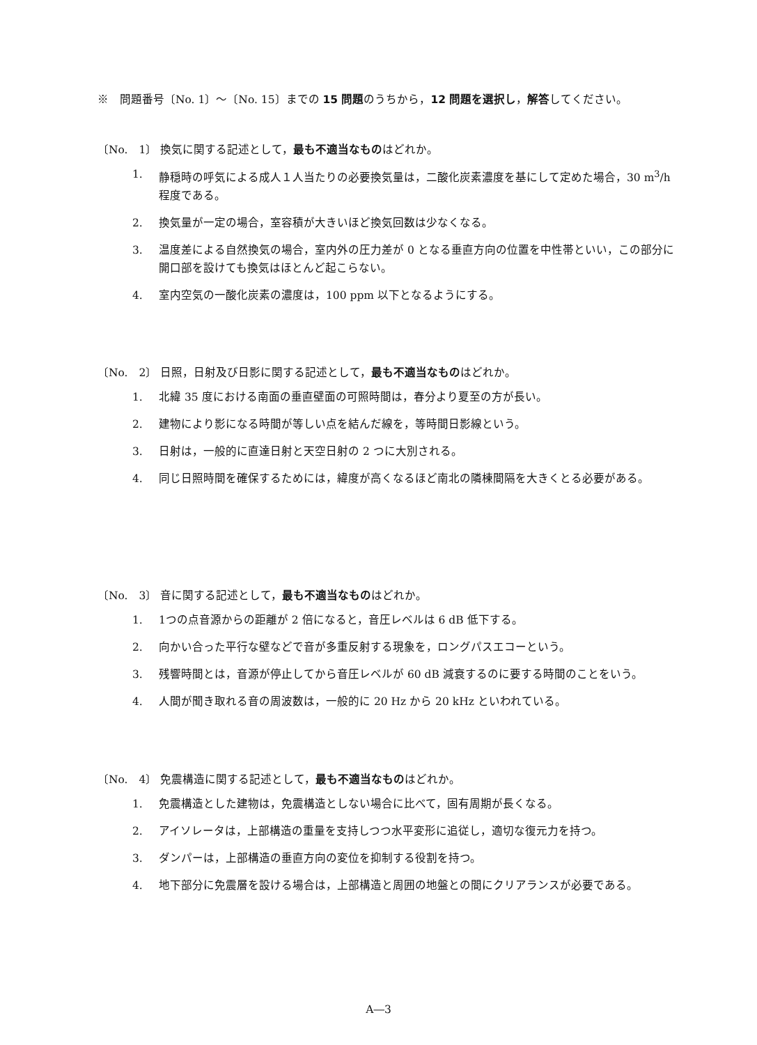※　問題番号〔No. 1〕〜〔No. 15〕までの 15 問題のうちから，12 問題を選択し，解答してください。
〔No.　1〕 換気に関する記述として，最も不適当なものはどれか。
1. 静穏時の呼気による成人１人当たりの必要換気量は，二酸化炭素濃度を基にして定めた場合，30 m<sup>3</sup>/h 程度である。
2. 換気量が一定の場合，室容積が大きいほど換気回数は少なくなる。
3. 温度差による自然換気の場合，室内外の圧力差が 0 となる垂直方向の位置を中性帯といい，この部分に開口部を設けても換気はほとんど起こらない。
4. 室内空気の一酸化炭素の濃度は，100 ppm 以下となるようにする。
〔No.　2〕 日照，日射及び日影に関する記述として，最も不適当なものはどれか。
1. 北緯 35 度における南面の垂直壁面の可照時間は，春分より夏至の方が長い。
2. 建物により影になる時間が等しい点を結んだ線を，等時間日影線という。
3. 日射は，一般的に直達日射と天空日射の 2 つに大別される。
4. 同じ日照時間を確保するためには，緯度が高くなるほど南北の隣棟間隔を大きくとる必要がある。
〔No.　3〕 音に関する記述として，最も不適当なものはどれか。
1. 1つの点音源からの距離が 2 倍になると，音圧レベルは 6 dB 低下する。
2. 向かい合った平行な壁などで音が多重反射する現象を，ロングパスエコーという。
3. 残響時間とは，音源が停止してから音圧レベルが 60 dB 減衰するのに要する時間のことをいう。
4. 人間が聞き取れる音の周波数は，一般的に 20 Hz から 20 kHz といわれている。
〔No.　4〕 免震構造に関する記述として，最も不適当なものはどれか。
1. 免震構造とした建物は，免震構造としない場合に比べて，固有周期が長くなる。
2. アイソレータは，上部構造の重量を支持しつつ水平変形に追従し，適切な復元力を持つ。
3. ダンパーは，上部構造の垂直方向の変位を抑制する役割を持つ。
4. 地下部分に免震層を設ける場合は，上部構造と周囲の地盤との間にクリアランスが必要である。
A―3